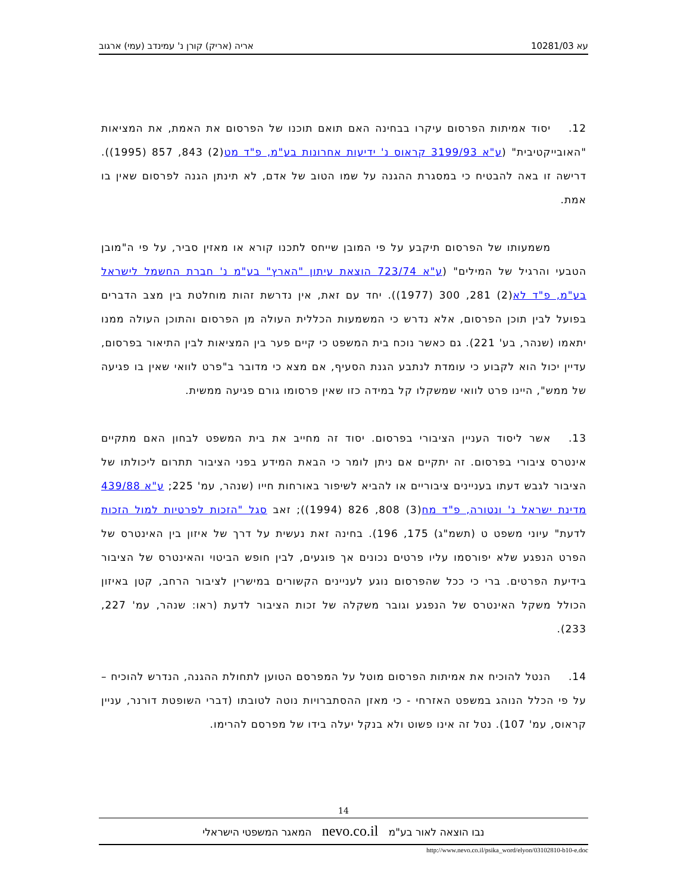עא 10281/03 אריה (אריק) קורן נ' עמינדב (עמי) ארגוב
12. יסוד אמיתות הפרסום עיקרו בבחינה האם תואם תוכנו של הפרסום את האמת, את המציאות "האובייקטיבית" (ע"א 3199/93 קראוס נ' ידיעות אחרונות בע"מ, פ"ד מט(2) 843, 857 (1995)). דרישה זו באה להבטיח כי במסגרת ההגנה על שמו הטוב של אדם, לא תינתן הגנה לפרסום שאין בו אמת.
משמעותו של הפרסום תיקבע על פי המובן שייחס לתכנו קורא או מאזין סביר, על פי ה"מובן הטבעי והרגיל של המילים" (ע"א 723/74 הוצאת עיתון "הארץ" בע"מ נ' חברת החשמל לישראל בע"מ, פ"ד לא(2) 281, 300 (1977)). יחד עם זאת, אין נדרשת זהות מוחלטת בין מצב הדברים בפועל לבין תוכן הפרסום, אלא נדרש כי המשמעות הכללית העולה מן הפרסום והתוכן העולה ממנו יתאמו (שנהר, בע' 221). גם כאשר נוכח בית המשפט כי קיים פער בין המציאות לבין התיאור בפרסום, עדיין יכול הוא לקבוע כי עומדת לנתבע הגנת הסעיף, אם מצא כי מדובר ב"פרט לוואי שאין בו פגיעה של ממש", היינו פרט לוואי שמשקלו קל במידה כזו שאין פרסומו גורם פגיעה ממשית.
13. אשר ליסוד העניין הציבורי בפרסום. יסוד זה מחייב את בית המשפט לבחון האם מתקיים אינטרס ציבורי בפרסום. זה יתקיים אם ניתן לומר כי הבאת המידע בפני הציבור תתרום ליכולתו של הציבור לגבש דעתו בעניינים ציבוריים או להביא לשיפור באורחות חייו (שנהר, עמ' 225; ע"א 439/88 מדינת ישראל נ' ונטורה, פ"ד מח(3) 808, 826 (1994)); זאב סגל "הזכות לפרטיות למול הזכות לדעת" עיוני משפט ט (תשמ"ג) 175, 196). בחינה זאת נעשית על דרך של איזון בין האינטרס של הפרט הנפגע שלא יפורסמו עליו פרטים נכונים אך פוגעים, לבין חופש הביטוי והאינטרס של הציבור בידיעת הפרטים. ברי כי ככל שהפרסום נוגע לעניינים הקשורים במישרין לציבור הרחב, קטן באיזון הכולל משקל האינטרס של הנפגע וגובר משקלה של זכות הציבור לדעת (ראו: שנהר, עמ' 227, 233).
14. הנטל להוכיח את אמיתות הפרסום מוטל על המפרסם הטוען לתחולת ההגנה, הנדרש להוכיח – על פי הכלל הנוהג במשפט האזרחי - כי מאזן ההסתברויות נוטה לטובתו (דברי השופטת דורנר, עניין קראוס, עמ' 107). נטל זה אינו פשוט ולא בנקל יעלה בידו של מפרסם להרימו.
14
נבו הוצאה לאור בע"מ nevo.co.il המאגר המשפטי הישראלי
http://www.nevo.co.il/psika_word/elyon/03102810-b10-e.doc